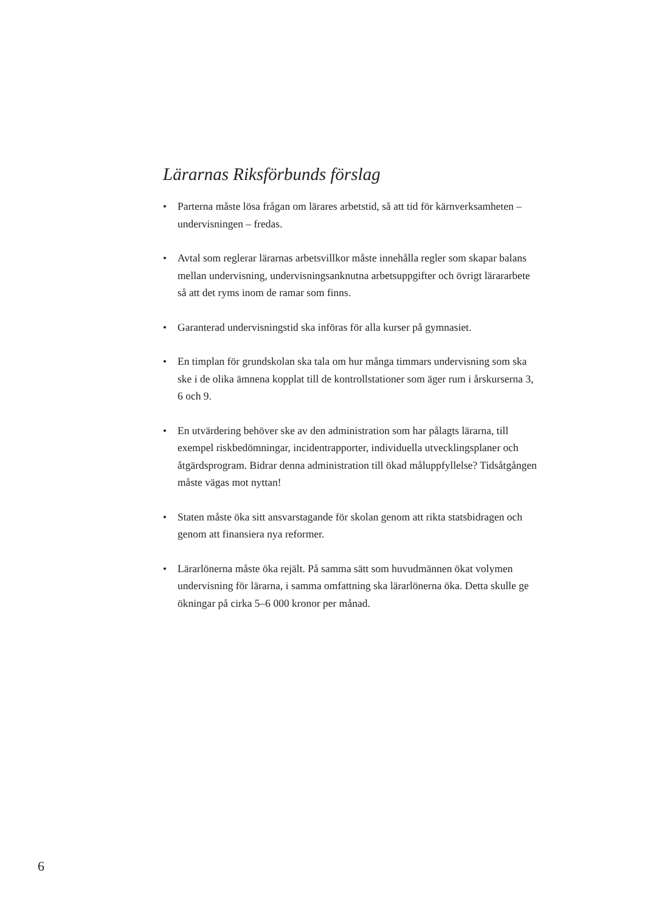Lärarnas Riksförbunds förslag
• Parterna måste lösa frågan om lärares arbetstid, så att tid för kärn­verksamheten – undervisningen – fredas.
• Avtal som reglerar lärarnas arbetsvillkor måste innehålla regler som skapar balans mellan undervisning, undervisningsanknutna arbets­uppgifter och övrigt lärararbete så att det ryms inom de ramar som finns.
• Garanterad undervisningstid ska införas för alla kurser på gymnasiet.
• En timplan för grundskolan ska tala om hur många timmars under­visning som ska ske i de olika ämnena kopplat till de kontrollstatio­ner som äger rum i årskurserna 3, 6 och 9.
• En utvärdering behöver ske av den administration som har pålagts lärarna, till exempel riskbedömningar, incidentrapporter, indivi­duella utvecklingsplaner och åtgärdsprogram. Bidrar denna admi­nistration till ökad måluppfyllelse? Tidsåtgången måste vägas mot nyttan!
• Staten måste öka sitt ansvarstagande för skolan genom att rikta stats­bidragen och genom att finansiera nya reformer.
• Lärarlönerna måste öka rejält. På samma sätt som huvudmännen ökat volymen undervisning för lärarna, i samma omfattning ska lärarlönerna öka. Detta skulle ge ökningar på cirka 5–6 000 kronor per månad.
6